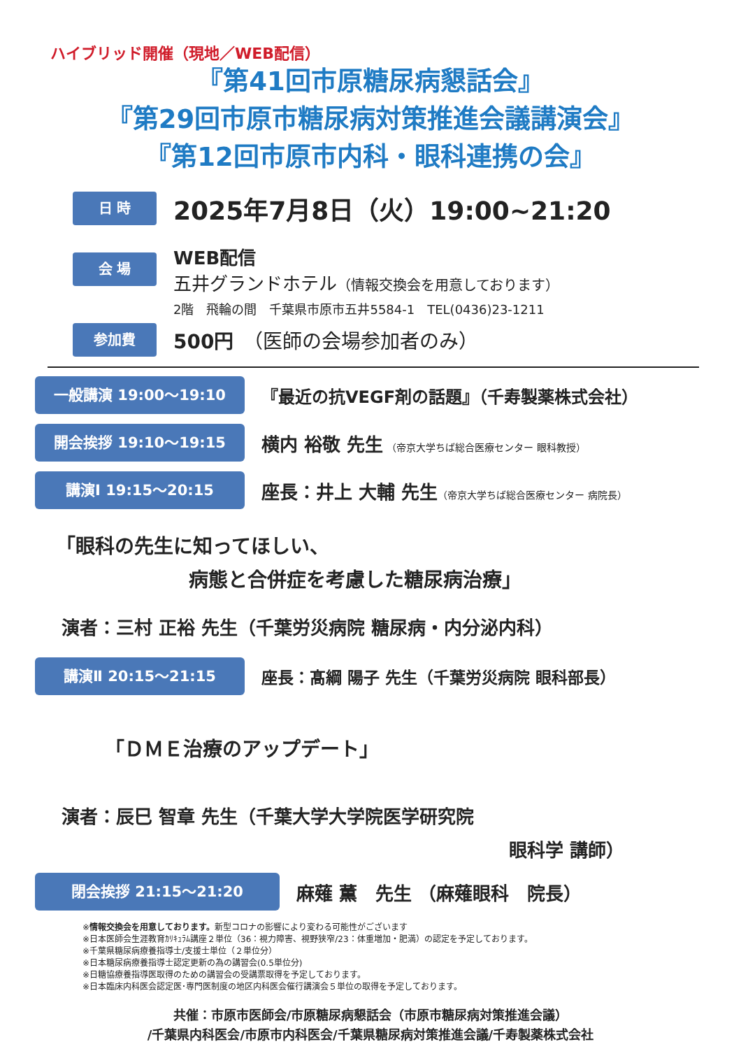ハイブリッド開催（現地／WEB配信）
『第41回市原糖尿病懇話会』
『第29回市原市糖尿病対策推進会議講演会』
『第12回市原市内科・眼科連携の会』
日 時
2025年7月8日（火）19:00~21:20
会 場
WEB配信
五井グランドホテル（情報交換会を用意しております）
2階　飛輪の間　千葉県市原市五井5584-1　TEL(0436)23-1211
参加費
500円　（医師の会場参加者のみ）
一般講演 19:00〜19:10
『最近の抗VEGF剤の話題』（千寿製薬株式会社）
開会挨拶 19:10〜19:15
横内 裕敬 先生 （帝京大学ちば総合医療センター 眼科教授）
講演Ⅰ 19:15〜20:15
座長：井上 大輔 先生（帝京大学ちば総合医療センター 病院長）
「眼科の先生に知ってほしい、
病態と合併症を考慮した糖尿病治療」
演者：三村 正裕 先生（千葉労災病院 糖尿病・内分泌内科）
講演Ⅱ 20:15〜21:15
座長：髙綱 陽子 先生（千葉労災病院 眼科部長）
「ＤＭＥ治療のアップデート」
演者：辰巳 智章 先生（千葉大学大学院医学研究院
眼科学 講師）
閉会挨拶 21:15〜21:20
麻薙 薫　先生 （麻薙眼科　院長）
※情報交換会を用意しております。新型コロナの影響により変わる可能性がございます
※日本医師会生涯教育ｶﾘｷｭﾗﾑ講座２単位（36：視力障害、視野狭窄/23：体重増加・肥満）の認定を予定しております。
※千葉県糖尿病療養指導士/支援士単位（２単位分）
※日本糖尿病療養指導士認定更新の為の講習会(0.5単位分)
※日糖協療養指導医取得のための講習会の受講票取得を予定しております。
※日本臨床内科医会認定医･専門医制度の地区内科医会催行講演会５単位の取得を予定しております。
共催：市原市医師会/市原糖尿病懇話会（市原市糖尿病対策推進会議）
/千葉県内科医会/市原市内科医会/千葉県糖尿病対策推進会議/千寿製薬株式会社